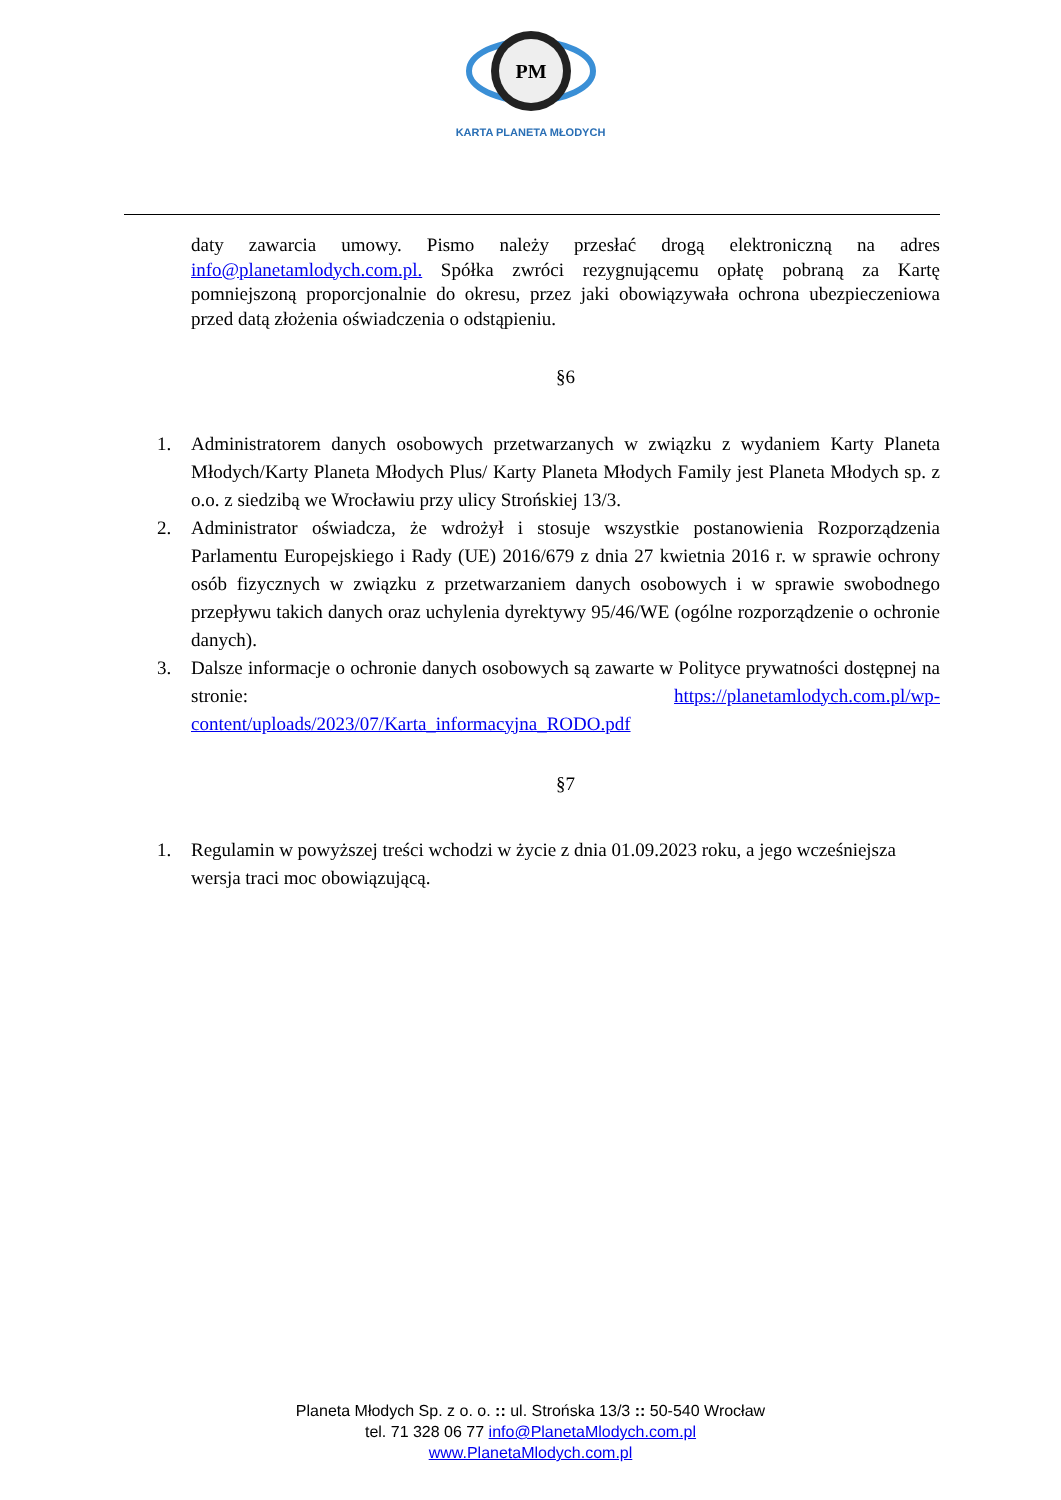PM
KARTA PLANETA MŁODYCH
daty zawarcia umowy. Pismo należy przesłać drogą elektroniczną na adres info@planetamlodych.com.pl. Spółka zwróci rezygnującemu opłatę pobraną za Kartę pomniejszoną proporcjonalnie do okresu, przez jaki obowiązywała ochrona ubezpieczeniowa przed datą złożenia oświadczenia o odstąpieniu.
§6
1. Administratorem danych osobowych przetwarzanych w związku z wydaniem Karty Planeta Młodych/Karty Planeta Młodych Plus/ Karty Planeta Młodych Family jest Planeta Młodych sp. z o.o. z siedzibą we Wrocławiu przy ulicy Strońskiej 13/3.
2. Administrator oświadcza, że wdrożył i stosuje wszystkie postanowienia Rozporządzenia Parlamentu Europejskiego i Rady (UE) 2016/679 z dnia 27 kwietnia 2016 r. w sprawie ochrony osób fizycznych w związku z przetwarzaniem danych osobowych i w sprawie swobodnego przepływu takich danych oraz uchylenia dyrektywy 95/46/WE (ogólne rozporządzenie o ochronie danych).
3. Dalsze informacje o ochronie danych osobowych są zawarte w Polityce prywatności dostępnej na stronie: https://planetamlodych.com.pl/wp-content/uploads/2023/07/Karta_informacyjna_RODO.pdf
§7
1. Regulamin w powyższej treści wchodzi w życie z dnia 01.09.2023 roku, a jego wcześniejsza wersja traci moc obowiązującą.
Planeta Młodych Sp. z o. o. :: ul. Strońska 13/3 :: 50-540 Wrocław
tel. 71 328 06 77 info@PlanetaMlodych.com.pl
www.PlanetaMlodych.com.pl